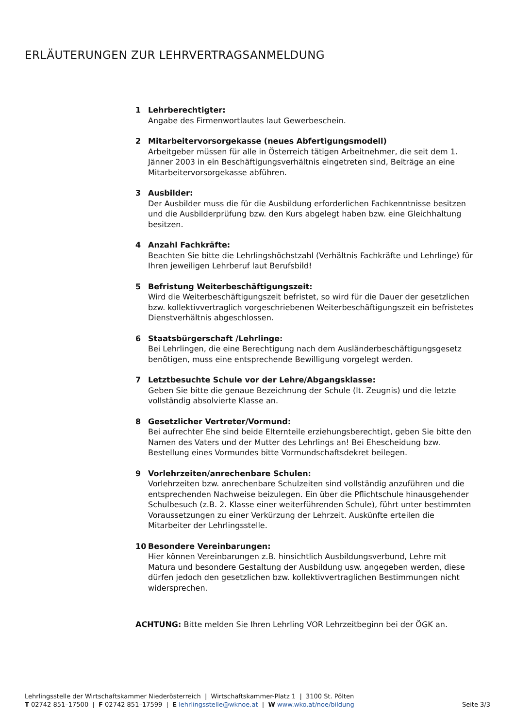ERLÄUTERUNGEN ZUR LEHRVERTRAGSANMELDUNG
1 Lehrberechtigter:
Angabe des Firmenwortlautes laut Gewerbeschein.
2 Mitarbeitervorsorgekasse (neues Abfertigungsmodell)
Arbeitgeber müssen für alle in Österreich tätigen Arbeitnehmer, die seit dem 1. Jänner 2003 in ein Beschäftigungsverhältnis eingetreten sind, Beiträge an eine Mitarbeitervorsorgekasse abführen.
3 Ausbilder:
Der Ausbilder muss die für die Ausbildung erforderlichen Fachkenntnisse besitzen und die Ausbilderprüfung bzw. den Kurs abgelegt haben bzw. eine Gleichhaltung besitzen.
4 Anzahl Fachkräfte:
Beachten Sie bitte die Lehrlingshöchstzahl (Verhältnis Fachkräfte und Lehrlinge) für Ihren jeweiligen Lehrberuf laut Berufsbild!
5 Befristung Weiterbeschäftigungszeit:
Wird die Weiterbeschäftigungszeit befristet, so wird für die Dauer der gesetzlichen bzw. kollektivvertraglich vorgeschriebenen Weiterbeschäftigungszeit ein befristetes Dienstverhältnis abgeschlossen.
6 Staatsbürgerschaft /Lehrlinge:
Bei Lehrlingen, die eine Berechtigung nach dem Ausländerbeschäftigungsgesetz benötigen, muss eine entsprechende Bewilligung vorgelegt werden.
7 Letztbesuchte Schule vor der Lehre/Abgangsklasse:
Geben Sie bitte die genaue Bezeichnung der Schule (lt. Zeugnis) und die letzte vollständig absolvierte Klasse an.
8 Gesetzlicher Vertreter/Vormund:
Bei aufrechter Ehe sind beide Elternteile erziehungsberechtigt, geben Sie bitte den Namen des Vaters und der Mutter des Lehrlings an! Bei Ehescheidung bzw. Bestellung eines Vormundes bitte Vormundschaftsdekret beilegen.
9 Vorlehrzeiten/anrechenbare Schulen:
Vorlehrzeiten bzw. anrechenbare Schulzeiten sind vollständig anzuführen und die entsprechenden Nachweise beizulegen. Ein über die Pflichtschule hinausgehender Schulbesuch (z.B. 2. Klasse einer weiterführenden Schule), führt unter bestimmten Voraussetzungen zu einer Verkürzung der Lehrzeit. Auskünfte erteilen die Mitarbeiter der Lehrlingsstelle.
10 Besondere Vereinbarungen:
Hier können Vereinbarungen z.B. hinsichtlich Ausbildungsverbund, Lehre mit Matura und besondere Gestaltung der Ausbildung usw. angegeben werden, diese dürfen jedoch den gesetzlichen bzw. kollektivvertraglichen Bestimmungen nicht widersprechen.
ACHTUNG: Bitte melden Sie Ihren Lehrling VOR Lehrzeitbeginn bei der ÖGK an.
Lehrlingsstelle der Wirtschaftskammer Niederösterreich | Wirtschaftskammer-Platz 1 | 3100 St. Pölten
Seite 3/3 T 02742 851–17500 | F 02742 851–17599 | E lehrlingsstelle@wknoe.at | W www.wko.at/noe/bildung